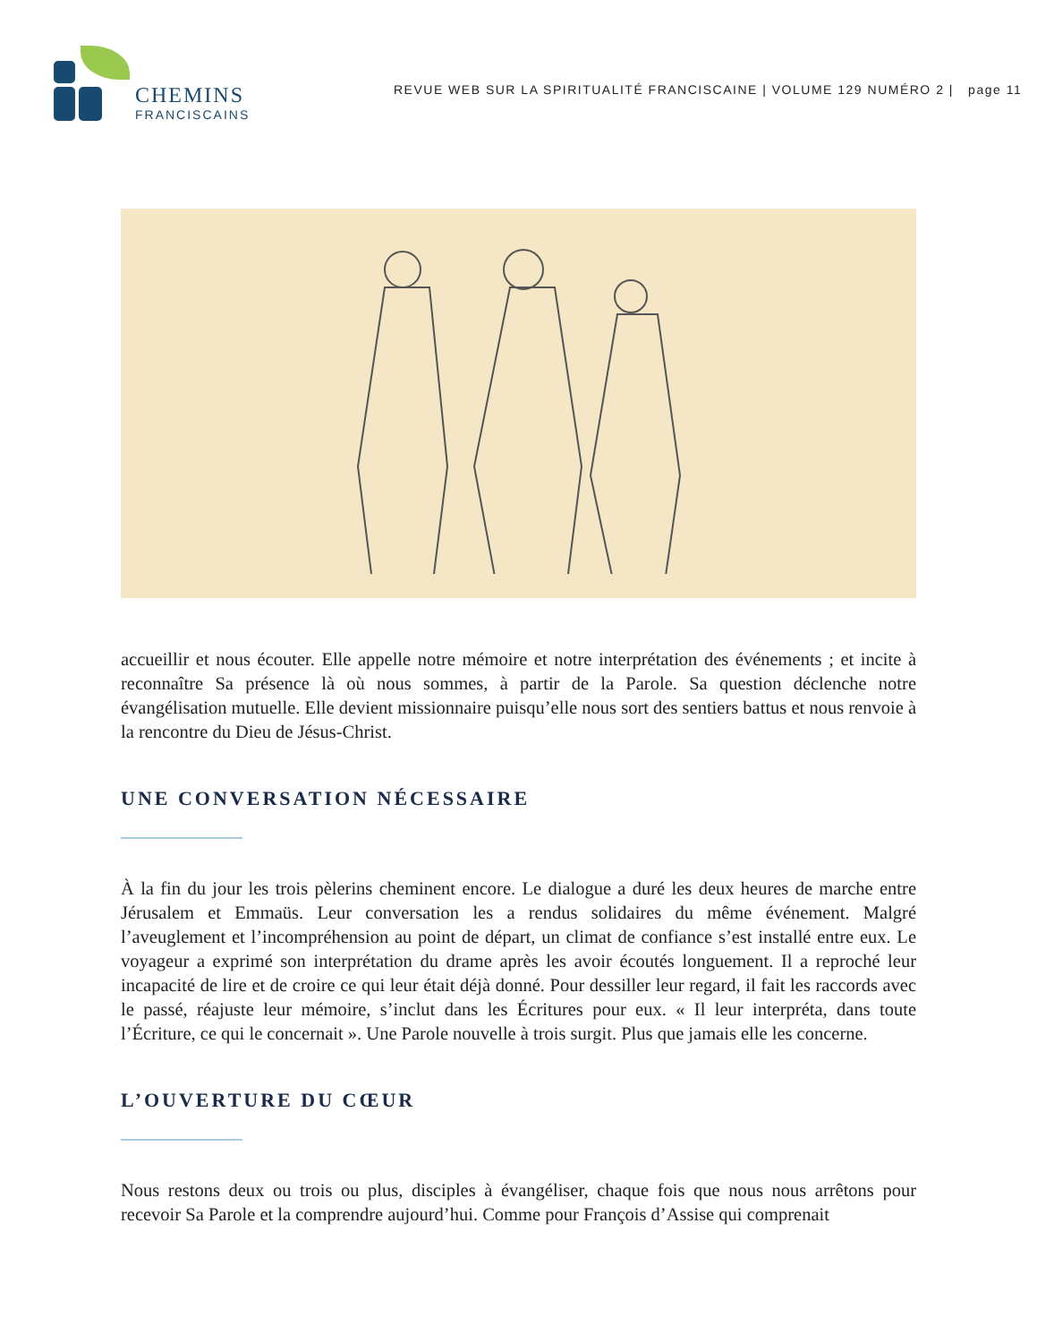CHEMINS
FRANCISCAINS
REVUE WEB SUR LA SPIRITUALITÉ FRANCISCAINE | VOLUME 129 NUMÉRO 2 | page 11
accueillir et nous écouter. Elle appelle notre mémoire et notre interprétation des événements ; et incite à reconnaître Sa présence là où nous sommes, à partir de la Parole. Sa question déclenche notre évangélisation mutuelle. Elle devient missionnaire puisqu’elle nous sort des sentiers battus et nous renvoie à la rencontre du Dieu de Jésus-Christ.
UNE CONVERSATION NÉCESSAIRE
À la fin du jour les trois pèlerins cheminent encore. Le dialogue a duré les deux heures de marche entre Jérusalem et Emmaüs. Leur conversation les a rendus solidaires du même événement. Malgré l’aveuglement et l’incompréhension au point de départ, un climat de confiance s’est installé entre eux. Le voyageur a exprimé son interprétation du drame après les avoir écoutés longuement. Il a reproché leur incapacité de lire et de croire ce qui leur était déjà donné. Pour dessiller leur regard, il fait les raccords avec le passé, réajuste leur mémoire, s’inclut dans les Écritures pour eux. « Il leur interpréta, dans toute l’Écriture, ce qui le concernait ». Une Parole nouvelle à trois surgit. Plus que jamais elle les concerne.
L’OUVERTURE DU CŒUR
Nous restons deux ou trois ou plus, disciples à évangéliser, chaque fois que nous nous arrêtons pour recevoir Sa Parole et la comprendre aujourd’hui. Comme pour François d’Assise qui comprenait